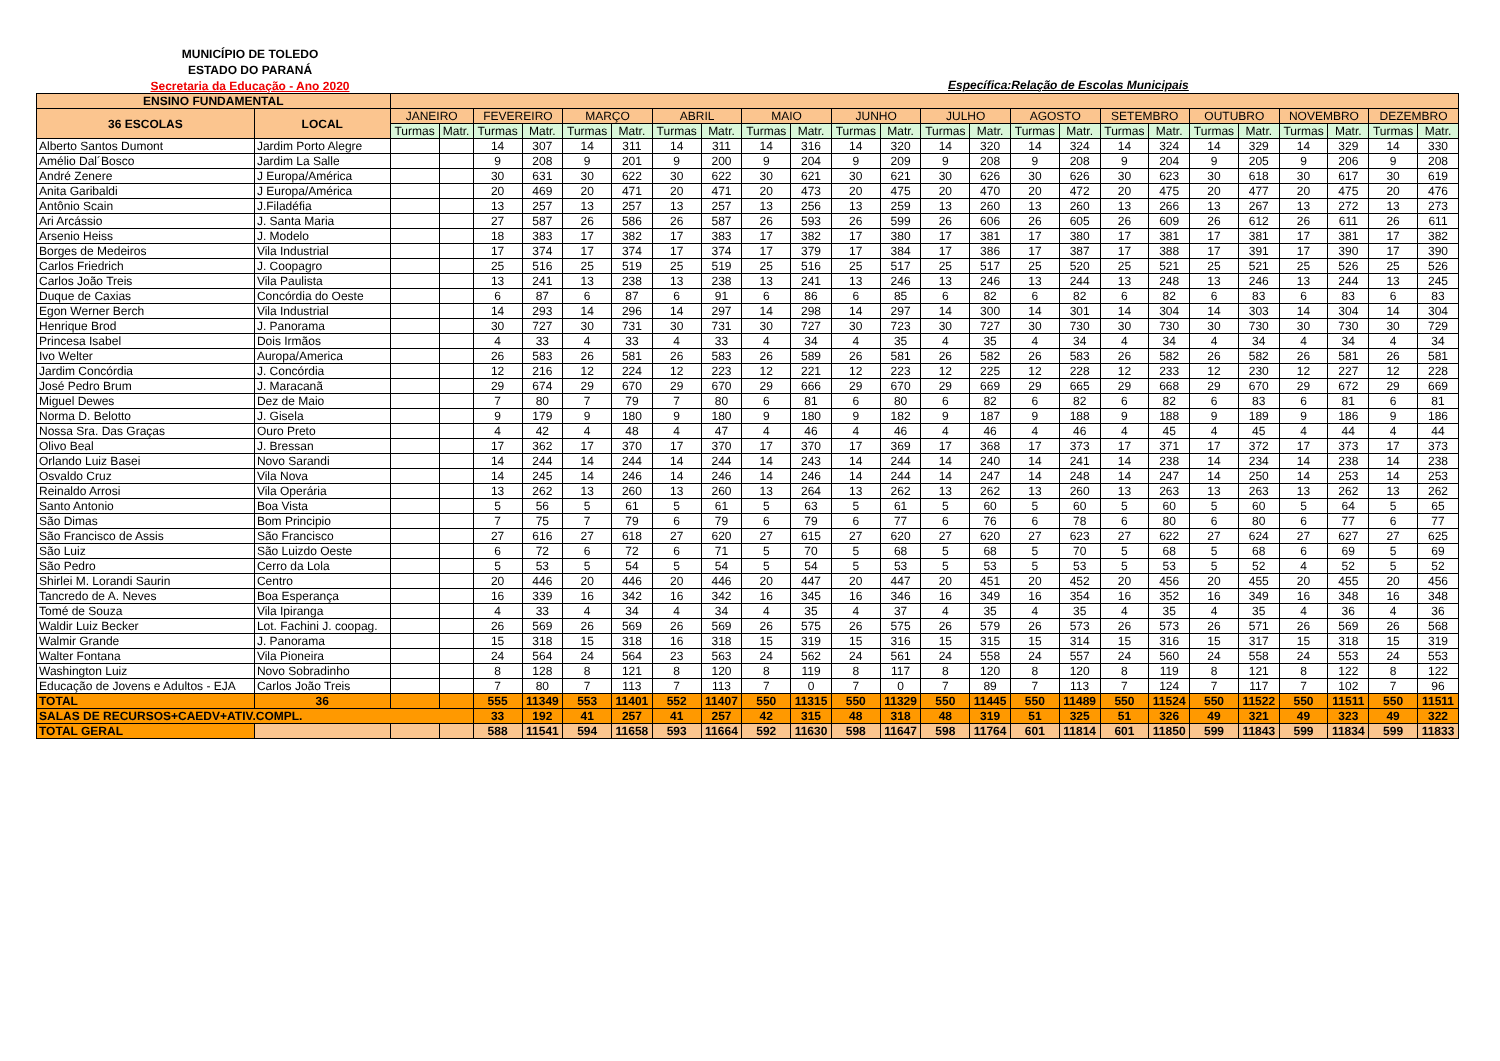MUNICÍPIO DE TOLEDO
ESTADO DO PARANÁ
Secretaria da Educação - Ano 2020
Específica:Relação de Escolas Municipais
| ENSINO FUNDAMENTAL | | | | | | | | | | | | | | | | | | | | | | | | | |
| --- | --- | --- | --- | --- | --- | --- | --- | --- | --- | --- | --- | --- | --- | --- | --- | --- | --- | --- | --- | --- | --- | --- | --- | --- | --- |
| 36 ESCOLAS | LOCAL | JANEIRO | | FEVEREIRO | | MARÇO | | ABRIL | | MAIO | | JUNHO | | JULHO | | AGOSTO | | SETEMBRO | | OUTUBRO | | NOVEMBRO | | DEZEMBRO | |
| | | Turmas | Matr. | Turmas | Matr. | Turmas | Matr. | Turmas | Matr. | Turmas | Matr. | Turmas | Matr. | Turmas | Matr. | Turmas | Matr. | Turmas | Matr. | Turmas | Matr. | Turmas | Matr. | Turmas | Matr. |
| Alberto Santos Dumont | Jardim Porto Alegre | | | 14 | 307 | 14 | 311 | 14 | 311 | 14 | 316 | 14 | 320 | 14 | 320 | 14 | 324 | 14 | 324 | 14 | 329 | 14 | 329 | 14 | 330 |
| Amélio Dal´Bosco | Jardim La Salle | | | 9 | 208 | 9 | 201 | 9 | 200 | 9 | 204 | 9 | 209 | 9 | 208 | 9 | 208 | 9 | 204 | 9 | 205 | 9 | 206 | 9 | 208 |
| André Zenere | J Europa/América | | | 30 | 631 | 30 | 622 | 30 | 622 | 30 | 621 | 30 | 621 | 30 | 626 | 30 | 626 | 30 | 623 | 30 | 618 | 30 | 617 | 30 | 619 |
| Anita Garibaldi | J Europa/América | | | 20 | 469 | 20 | 471 | 20 | 471 | 20 | 473 | 20 | 475 | 20 | 470 | 20 | 472 | 20 | 475 | 20 | 477 | 20 | 475 | 20 | 476 |
| Antônio Scain | J.Filadéfia | | | 13 | 257 | 13 | 257 | 13 | 257 | 13 | 256 | 13 | 259 | 13 | 260 | 13 | 260 | 13 | 266 | 13 | 267 | 13 | 272 | 13 | 273 |
| Ari Arcássio | J. Santa Maria | | | 27 | 587 | 26 | 586 | 26 | 587 | 26 | 593 | 26 | 599 | 26 | 606 | 26 | 605 | 26 | 609 | 26 | 612 | 26 | 611 | 26 | 611 |
| Arsenio Heiss | J. Modelo | | | 18 | 383 | 17 | 382 | 17 | 383 | 17 | 382 | 17 | 380 | 17 | 381 | 17 | 380 | 17 | 381 | 17 | 381 | 17 | 381 | 17 | 382 |
| Borges de Medeiros | Vila Industrial | | | 17 | 374 | 17 | 374 | 17 | 374 | 17 | 379 | 17 | 384 | 17 | 386 | 17 | 387 | 17 | 388 | 17 | 391 | 17 | 390 | 17 | 390 |
| Carlos Friedrich | J. Coopagro | | | 25 | 516 | 25 | 519 | 25 | 519 | 25 | 516 | 25 | 517 | 25 | 517 | 25 | 520 | 25 | 521 | 25 | 521 | 25 | 526 | 25 | 526 |
| Carlos João Treis | Vila Paulista | | | 13 | 241 | 13 | 238 | 13 | 238 | 13 | 241 | 13 | 246 | 13 | 246 | 13 | 244 | 13 | 248 | 13 | 246 | 13 | 244 | 13 | 245 |
| Duque de Caxias | Concórdia do Oeste | | | 6 | 87 | 6 | 87 | 6 | 91 | 6 | 86 | 6 | 85 | 6 | 82 | 6 | 82 | 6 | 82 | 6 | 83 | 6 | 83 | 6 | 83 |
| Egon Werner Berch | Vila Industrial | | | 14 | 293 | 14 | 296 | 14 | 297 | 14 | 298 | 14 | 297 | 14 | 300 | 14 | 301 | 14 | 304 | 14 | 303 | 14 | 304 | 14 | 304 |
| Henrique Brod | J. Panorama | | | 30 | 727 | 30 | 731 | 30 | 731 | 30 | 727 | 30 | 723 | 30 | 727 | 30 | 730 | 30 | 730 | 30 | 730 | 30 | 730 | 30 | 729 |
| Princesa Isabel | Dois Irmãos | | | 4 | 33 | 4 | 33 | 4 | 33 | 4 | 34 | 4 | 35 | 4 | 35 | 4 | 34 | 4 | 34 | 4 | 34 | 4 | 34 | 4 | 34 |
| Ivo Welter | Auropa/America | | | 26 | 583 | 26 | 581 | 26 | 583 | 26 | 589 | 26 | 581 | 26 | 582 | 26 | 583 | 26 | 582 | 26 | 582 | 26 | 581 | 26 | 581 |
| Jardim Concórdia | J. Concórdia | | | 12 | 216 | 12 | 224 | 12 | 223 | 12 | 221 | 12 | 223 | 12 | 225 | 12 | 228 | 12 | 233 | 12 | 230 | 12 | 227 | 12 | 228 |
| José Pedro Brum | J. Maracanã | | | 29 | 674 | 29 | 670 | 29 | 670 | 29 | 666 | 29 | 670 | 29 | 669 | 29 | 665 | 29 | 668 | 29 | 670 | 29 | 672 | 29 | 669 |
| Miguel Dewes | Dez de Maio | | | 7 | 80 | 7 | 79 | 7 | 80 | 6 | 81 | 6 | 80 | 6 | 82 | 6 | 82 | 6 | 82 | 6 | 83 | 6 | 81 | 6 | 81 |
| Norma D. Belotto | J. Gisela | | | 9 | 179 | 9 | 180 | 9 | 180 | 9 | 180 | 9 | 182 | 9 | 187 | 9 | 188 | 9 | 188 | 9 | 189 | 9 | 186 | 9 | 186 |
| Nossa Sra. Das Graças | Ouro Preto | | | 4 | 42 | 4 | 48 | 4 | 47 | 4 | 46 | 4 | 46 | 4 | 46 | 4 | 46 | 4 | 45 | 4 | 45 | 4 | 44 | 4 | 44 |
| Olivo Beal | J. Bressan | | | 17 | 362 | 17 | 370 | 17 | 370 | 17 | 370 | 17 | 369 | 17 | 368 | 17 | 373 | 17 | 371 | 17 | 372 | 17 | 373 | 17 | 373 |
| Orlando Luiz Basei | Novo Sarandi | | | 14 | 244 | 14 | 244 | 14 | 244 | 14 | 243 | 14 | 244 | 14 | 240 | 14 | 241 | 14 | 238 | 14 | 234 | 14 | 238 | 14 | 238 |
| Osvaldo Cruz | Vila Nova | | | 14 | 245 | 14 | 246 | 14 | 246 | 14 | 246 | 14 | 244 | 14 | 247 | 14 | 248 | 14 | 247 | 14 | 250 | 14 | 253 | 14 | 253 |
| Reinaldo Arrosi | Vila Operária | | | 13 | 262 | 13 | 260 | 13 | 260 | 13 | 264 | 13 | 262 | 13 | 262 | 13 | 260 | 13 | 263 | 13 | 263 | 13 | 262 | 13 | 262 |
| Santo Antonio | Boa Vista | | | 5 | 56 | 5 | 61 | 5 | 61 | 5 | 63 | 5 | 61 | 5 | 60 | 5 | 60 | 5 | 60 | 5 | 60 | 5 | 64 | 5 | 65 |
| São Dimas | Bom Principio | | | 7 | 75 | 7 | 79 | 6 | 79 | 6 | 79 | 6 | 77 | 6 | 76 | 6 | 78 | 6 | 80 | 6 | 80 | 6 | 77 | 6 | 77 |
| São Francisco de Assis | São Francisco | | | 27 | 616 | 27 | 618 | 27 | 620 | 27 | 615 | 27 | 620 | 27 | 620 | 27 | 623 | 27 | 622 | 27 | 624 | 27 | 627 | 27 | 625 |
| São Luiz | São Luizdo Oeste | | | 6 | 72 | 6 | 72 | 6 | 71 | 5 | 70 | 5 | 68 | 5 | 68 | 5 | 70 | 5 | 68 | 5 | 68 | 6 | 69 | 5 | 69 |
| São Pedro | Cerro da Lola | | | 5 | 53 | 5 | 54 | 5 | 54 | 5 | 54 | 5 | 53 | 5 | 53 | 5 | 53 | 5 | 53 | 5 | 52 | 4 | 52 | 5 | 52 |
| Shirlei M. Lorandi Saurin | Centro | | | 20 | 446 | 20 | 446 | 20 | 446 | 20 | 447 | 20 | 447 | 20 | 451 | 20 | 452 | 20 | 456 | 20 | 455 | 20 | 455 | 20 | 456 |
| Tancredo de A. Neves | Boa Esperança | | | 16 | 339 | 16 | 342 | 16 | 342 | 16 | 345 | 16 | 346 | 16 | 349 | 16 | 354 | 16 | 352 | 16 | 349 | 16 | 348 | 16 | 348 |
| Tomé de Souza | Vila Ipiranga | | | 4 | 33 | 4 | 34 | 4 | 34 | 4 | 35 | 4 | 37 | 4 | 35 | 4 | 35 | 4 | 35 | 4 | 35 | 4 | 36 | 4 | 36 |
| Waldir Luiz Becker | Lot. Fachini J. coopag. | | | 26 | 569 | 26 | 569 | 26 | 569 | 26 | 575 | 26 | 575 | 26 | 579 | 26 | 573 | 26 | 573 | 26 | 571 | 26 | 569 | 26 | 568 |
| Walmir Grande | J. Panorama | | | 15 | 318 | 15 | 318 | 16 | 318 | 15 | 319 | 15 | 316 | 15 | 315 | 15 | 314 | 15 | 316 | 15 | 317 | 15 | 318 | 15 | 319 |
| Walter Fontana | Vila Pioneira | | | 24 | 564 | 24 | 564 | 23 | 563 | 24 | 562 | 24 | 561 | 24 | 558 | 24 | 557 | 24 | 560 | 24 | 558 | 24 | 553 | 24 | 553 |
| Washington Luiz | Novo Sobradinho | | | 8 | 128 | 8 | 121 | 8 | 120 | 8 | 119 | 8 | 117 | 8 | 120 | 8 | 120 | 8 | 119 | 8 | 121 | 8 | 122 | 8 | 122 |
| Educação de Jovens e Adultos - EJA | Carlos João Treis | | | 7 | 80 | 7 | 113 | 7 | 113 | 7 | 0 | 7 | 0 | 7 | 89 | 7 | 113 | 7 | 124 | 7 | 117 | 7 | 102 | 7 | 96 |
| TOTAL | 36 | | | 555 | 11349 | 553 | 11401 | 552 | 11407 | 550 | 11315 | 550 | 11329 | 550 | 11445 | 550 | 11489 | 550 | 11524 | 550 | 11522 | 550 | 11511 | 550 | 11511 |
| SALAS DE RECURSOS+CAEDV+ATIV.COMPL. | | | | 33 | 192 | 41 | 257 | 41 | 257 | 42 | 315 | 48 | 318 | 48 | 319 | 51 | 325 | 51 | 326 | 49 | 321 | 49 | 323 | 49 | 322 |
| TOTAL GERAL | | | | 588 | 11541 | 594 | 11658 | 593 | 11664 | 592 | 11630 | 598 | 11647 | 598 | 11764 | 601 | 11814 | 601 | 11850 | 599 | 11843 | 599 | 11834 | 599 | 11833 |